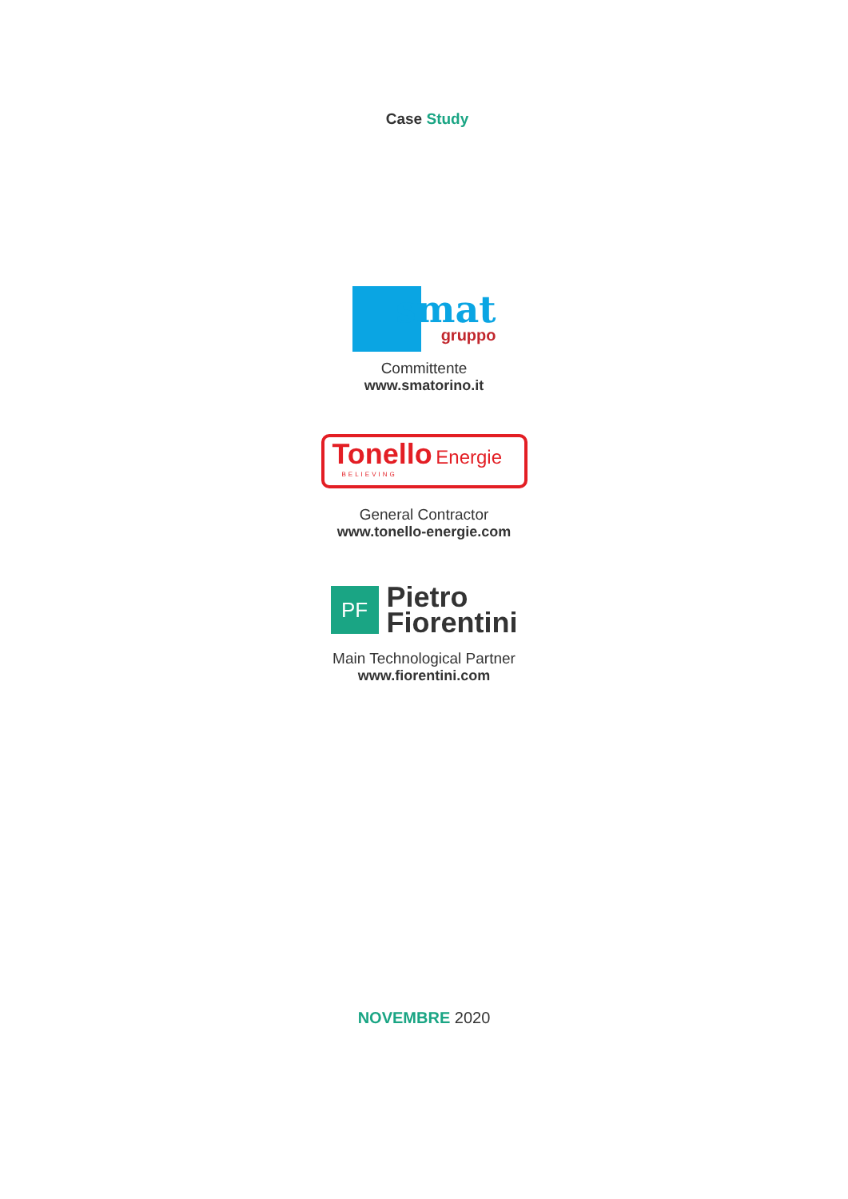Case Study
smat
gruppo
Committente
www.smatorino.it
Tonello Energie
BELIEVING
General Contractor
www.tonello-energie.com
PF
Pietro
Fiorentini
Main Technological Partner
www.fiorentini.com
NOVEMBRE 2020